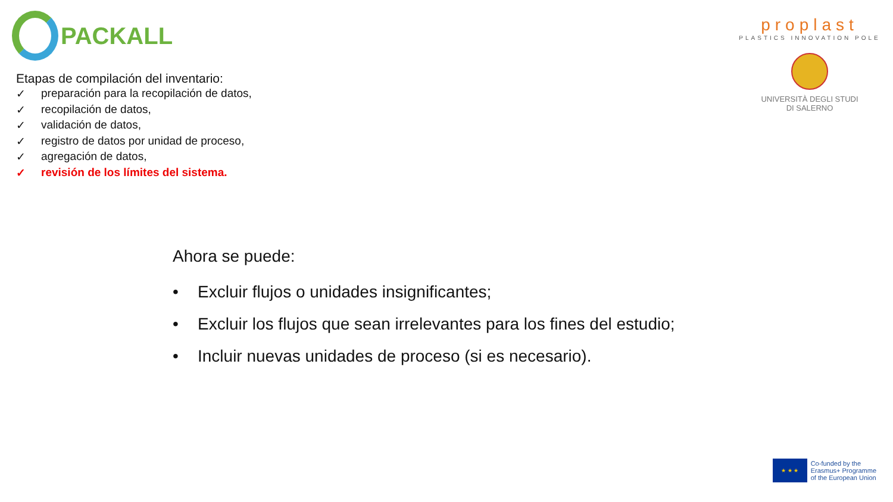PACKALL
proplast
PLASTICS INNOVATION POLE
UNIVERSITÀ DEGLI STUDI
DI SALERNO
Etapas de compilación del inventario:
✓ preparación para la recopilación de datos,
✓ recopilación de datos,
✓ validación de datos,
✓ registro de datos por unidad de proceso,
✓ agregación de datos,
✓ revisión de los límites del sistema.
Ahora se puede:
• Excluir flujos o unidades insignificantes;
• Excluir los flujos que sean irrelevantes para los fines del estudio;
• Incluir nuevas unidades de proceso (si es necesario).
★ ★ ★
Co-funded by the
Erasmus+ Programme
of the European Union